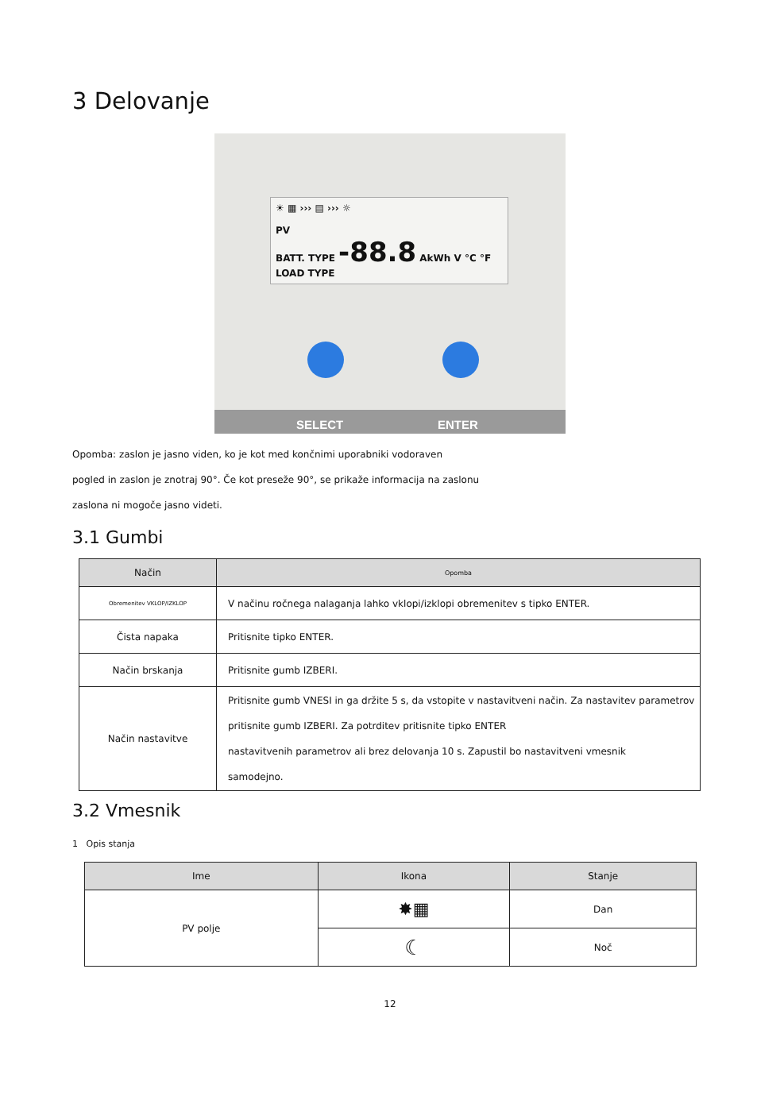3 Delovanje
☀ ▦ ››› ▤ ››› ☼
PV
BATT. TYPE -88.8 AkWh V °C °F
LOAD TYPE
SELECT ENTER
Opomba: zaslon je jasno viden, ko je kot med končnimi uporabniki vodoraven
pogled in zaslon je znotraj 90°. Če kot preseže 90°, se prikaže informacija na zaslonu
zaslona ni mogoče jasno videti.
3.1 Gumbi
| Način | Opomba |
| --- | --- |
| Obremenitev VKLOP/IZKLOP | V načinu ročnega nalaganja lahko vklopi/izklopi obremenitev s tipko ENTER. |
| Čista napaka | Pritisnite tipko ENTER. |
| Način brskanja | Pritisnite gumb IZBERI. |
| Način nastavitve | Pritisnite gumb VNESI in ga držite 5 s, da vstopite v nastavitveni način. Za nastavitev parametrov pritisnite gumb IZBERI. Za potrditev pritisnite tipko ENTER nastavitvenih parametrov ali brez delovanja 10 s. Zapustil bo nastavitveni vmesnik samodejno. |
3.2 Vmesnik
1 Opis stanja
| Ime | Ikona | Stanje |
| --- | --- | --- |
| PV polje | ✸▦ | Dan |
| | ☾ | Noč |
12